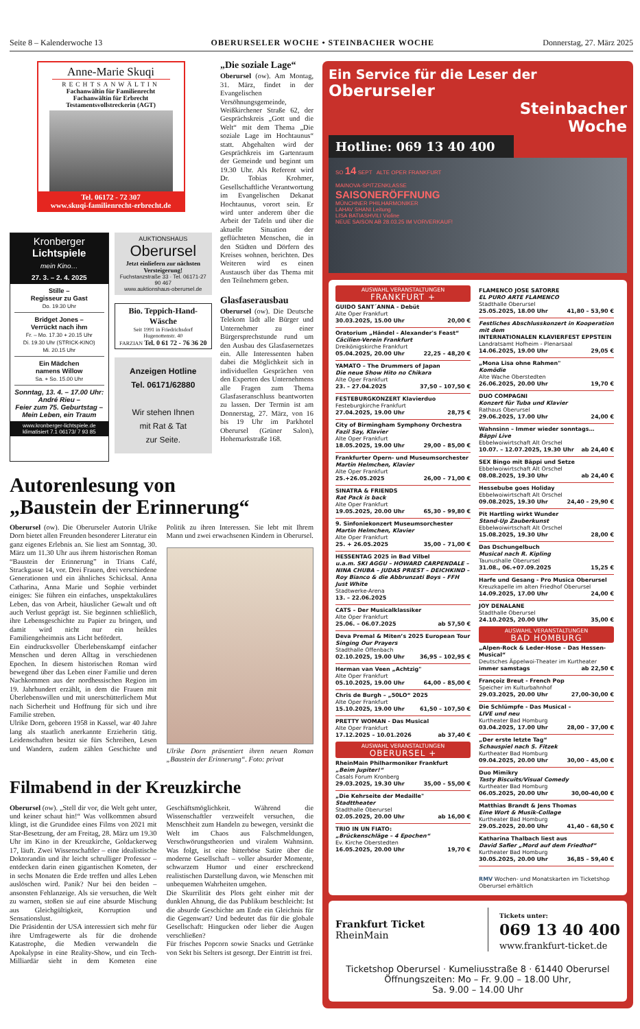Seite 8 – Kalenderwoche 13 OBERURSELER WOCHE • STEINBACHER WOCHE Donnerstag, 27. März 2025
Anne-Marie Skuqi
RECHTSANWÄLTIN
Fachanwältin für Familienrecht
Fachanwältin für Erbrecht
Testamentsvollstreckerin (AGT)
Tel. 06172 - 72 307
www.skuqi-familienrecht-erbrecht.de
Kronberger
Lichtspiele
mein Kino…
27. 3. – 2. 4. 2025
Stille –
Regisseur zu Gast
Do. 19.30 Uhr
Bridget Jones –
Verrückt nach ihm
Fr. – Mo. 17.30 + 20.15 Uhr
Di. 19.30 Uhr (STRICK-KINO)
Mi. 20.15 Uhr
Ein Mädchen
namens Willow
Sa. + So. 15.00 Uhr
Sonntag, 13. 4. – 17.00 Uhr:
André Rieu –
Feier zum 75. Geburtstag –
Mein Leben, ein Traum
www.kronberger-lichtspiele.de
klimatisiert 7.1 06173/ 7 93 85
AUKTIONSHAUS
Oberursel
Jetzt einliefern zur nächsten Versteigerung!
Fuchstanzstraße 33 · Tel. 06171-27 90 467
www.auktionshaus-oberursel.de
Bio. Teppich-Hand-Wäsche
Seit 1991 in Friedrichsdorf
Hugenottenstr. 40
FARZIAN Tel. 0 61 72 - 76 36 20
Anzeigen Hotline
Tel. 06171/62880
Wir stehen Ihnen
mit Rat & Tat
zur Seite.
„Die soziale Lage“
Oberursel (ow). Am Montag, 31. März, findet in der Evangelischen Versöhnungsgemeinde, Weißkirchener Straße 62, der Gesprächskreis „Gott und die Welt“ mit dem Thema „Die soziale Lage im Hochtaunus“ statt. Abgehalten wird der Gesprächkreis im Gartenraum der Gemeinde und beginnt um 19.30 Uhr. Als Referent wird Dr. Tobias Krohmer, Gesellschaftliche Verantwortung im Evangelischen Dekanat Hochtaunus, vorort sein. Er wird unter anderem über die Arbeit der Tafeln und über die aktuelle Situation der geflüchteten Menschen, die in den Städten und Dörfern des Kreises wohnen, berichten. Des Weiteren wird es einen Austausch über das Thema mit den Teilnehmern geben.
Glasfaserausbau
Oberursel (ow). Die Deutsche Telekom lädt alle Bürger und Unternehmer zu einer Bürgersprechstunde rund um den Ausbau des Glasfasernetzes ein. Alle Interessenten haben dabei die Möglichkeit sich in individuellen Gesprächen von den Experten des Unternehmens alle Fragen zum Thema Glasfaseranschluss beantworten zu lassen. Der Termin ist am Donnerstag, 27. März, von 16 bis 19 Uhr im Parkhotel Oberursel (Grüner Salon), Hohemarkstraße 168.
Autorenlesung von
„Baustein der Erinnerung“
Oberursel (ow). Die Oberurseler Autorin Ulrike Dorn bietet allen Freunden besonderer Literatur ein ganz eigenes Erlebnis an. Sie liest am Sonntag, 30. März um 11.30 Uhr aus ihrem historischen Roman “Baustein der Erinnerung” in Trians Café, Strackgasse 14, vor. Drei Frauen, drei verschiedene Generationen und ein ähnliches Schicksal. Anna Catharina, Anna Marie und Sophie verbindet einiges: Sie führen ein einfaches, unspektakuläres Leben, das von Arbeit, häuslicher Gewalt und oft auch Verlust geprägt ist. Sie beginnen schließlich, ihre Lebensgeschichte zu Papier zu bringen, und damit wird nicht nur ein heikles Familiengeheimnis ans Licht befördert.
Ein eindrucksvoller Überlebenskampf einfacher Menschen und deren Alltag in verschiedenen Epochen. In diesem historischen Roman wird bewegend über das Leben einer Familie und deren Nachkommen aus der nordhessischen Region im 19. Jahrhundert erzählt, in dem die Frauen mit Überlebenswillen und mit unerschütterlichem Mut nach Sicherheit und Hoffnung für sich und ihre Familie streben.
Ulrike Dorn, geboren 1958 in Kassel, war 40 Jahre lang als staatlich anerkannte Erzieherin tätig. Leidenschaften besitzt sie fürs Schreiben, Lesen und Wandern, zudem zählen Geschichte und Politik zu ihren Interessen. Sie lebt mit Ihrem Mann und zwei erwachsenen Kindern in Oberursel.
Ulrike Dorn präsentiert ihren neuen Roman „Baustein der Erinnerung“. Foto: privat
Filmabend in der Kreuzkirche
Oberursel (ow). „Stell dir vor, die Welt geht unter, und keiner schaut hin!“ Was vollkommen absurd klingt, ist die Grundidee eines Films von 2021 mit Star-Besetzung, der am Freitag, 28. März um 19.30 Uhr im Kino in der Kreuzkirche, Goldackerweg 17, läuft. Zwei Wissenschaftler – eine idealistische Doktorandin und ihr leicht schrulliger Professor – entdecken darin einen gigantischen Kometen, der in sechs Monaten die Erde treffen und alles Leben auslöschen wird. Panik? Nur bei den beiden – ansonsten Fehlanzeige. Als sie versuchen, die Welt zu warnen, stoßen sie auf eine absurde Mischung aus Gleichgültigkeit, Korruption und Sensationslust.
Die Präsidentin der USA interessiert sich mehr für ihre Umfragewerte als für die drohende Katastrophe, die Medien verwandeln die Apokalypse in eine Reality-Show, und ein Tech-Milliardär sieht in dem Kometen eine Geschäftsmöglichkeit. Während die Wissenschaftler verzweifelt versuchen, die Menschheit zum Handeln zu bewegen, versinkt die Welt im Chaos aus Falschmeldungen, Verschwörungstheorien und viralem Wahnsinn. Was folgt, ist eine bitterböse Satire über die moderne Gesellschaft – voller absurder Momente, schwarzem Humor und einer erschreckend realistischen Darstellung davon, wie Menschen mit unbequemen Wahrheiten umgehen.
Die Skurrilität des Plots geht einher mit der dunklen Ahnung, die das Publikum beschleicht: Ist die absurde Geschichte am Ende ein Gleichnis für die Gegenwart? Und bedeutet das für die globale Gesellschaft: Hingucken oder lieber die Augen verschließen?
Für frisches Popcorn sowie Snacks und Getränke von Sekt bis Selters ist gesorgt. Der Eintritt ist frei.
Ein Service für die Leser der Oberurseler
Steinbacher
Woche
Hotline: 069 13 40 400
SO 14 SEPT ALTE OPER FRANKFURT
MAINOVA-SPITZENKLASSE
SAISONERÖFFNUNG
MÜNCHNER PHILHARMONIKER
LAHAV SHANI Leitung
LISA BATIASHVILI Violine
NEUE SAISON AB 28.03.25 IM VORVERKAUF!
AUSWAHL VERANSTALTUNGEN
FRANKFURT +
GUIDO SANT´ANNA - Debüt
Alte Oper Frankfurt
30.03.2025, 15.00 Uhr 20,00 €
Oratorium „Händel - Alexander's Feast“Cäcilien-Verein Frankfurt
Dreikönigskirche Frankfurt
05.04.2025, 20.00 Uhr 22,25 – 48,20 €
YAMATO – The Drummers of Japan
Die neue Show Hito no Chikara
Alte Oper Frankfurt
23. – 27.04.2025 37,50 – 107,50 €
FESTEBURGKONZERT Klavierduo
Festeburgkirche Frankfurt
27.04.2025, 19.00 Uhr 28,75 €
City of Birmingham Symphony Orchestra
Fazil Say, Klavier
Alte Oper Frankfurt
18.05.2025, 19.00 Uhr 29,00 – 85,00 €
Frankfurter Opern- und Museumsorchester
Martin Helmchen, Klavier
Alte Oper Frankfurt
25.+26.05.2025 26,00 – 71,00 €
SINATRA & FRIENDS
Rat Pack is back
Alte Oper Frankfurt
19.05.2025, 20.00 Uhr 65,30 – 99,80 €
9. Sinfoniekonzert Museumsorchester
Martin Helmchen, Klavier
Alte Oper Frankfurt
25. + 26.05.2025 35,00 – 71,00 €
HESSENTAG 2025 in Bad Vilbel
u.a.m. SKI AGGU – HOWARD CARPENDALE – NINA CHUBA – JUDAS PRIEST – DEICHKIND – Roy Bianco & die Abbrunzati Boys – FFH Just White
Stadtwerke-Arena
13. – 22.06.2025
CATS – Der Musicalklassiker
Alte Oper Frankfurt
25.06. – 06.07.2025 ab 57,50 €
Deva Premal & Miten’s 2025 European Tour
Singing Our Prayers
Stadthalle Offenbach
02.10.2025, 19.00 Uhr 36,95 – 102,95 €
Herman van Veen „Achtzig"
Alte Oper Frankfurt
05.10.2025, 19.00 Uhr 64,00 – 85,00 €
Chris de Burgh – „50LO“ 2025
Alte Oper Frankfurt
15.10.2025, 19.00 Uhr 61,50 – 107,50 €
PRETTY WOMAN - Das Musical
Alte Oper Frankfurt
17.12.2025 – 10.01.2026 ab 37,40 €
AUSWAHL VERANSTALTUNGEN
OBERURSEL +
RheinMain Philharmoniker Frankfurt
„Beim Jupiter!“Casals Forum Kronberg
29.03.2025, 19.30 Uhr 35,00 – 55,00 €
„Die Kehrseite der Medaille"
Stadttheater
Stadthalle Oberursel
02.05.2025, 20.00 Uhr ab 16,00 €
TRIO IN UN FIATO:
„Brückenschläge – 4 Epochen“Ev. Kirche Oberstedten
16.05.2025, 20.00 Uhr 19,70 €
FLAMENCO JOSE SATORRE
EL PURO ARTE FLAMENCO
Stadthalle Oberursel
25.05.2025, 18.00 Uhr 41,80 – 53,90 €
Festliches Abschlusskonzert in Kooperation mit dem
INTERNATIONALEN KLAVIERFEST EPPSTEIN
Landratsamt Hofheim - Plenarsaal
14.06.2025, 19.00 Uhr 29,05 €
„Mona Lisa ohne Rahmen"
Komödie
Alte Wache Oberstedten
26.06.2025, 20.00 Uhr 19,70 €
DUO COMPAGNI
Konzert für Tuba und Klavier
Rathaus Oberursel
29.06.2025, 17.00 Uhr 24,00 €
Wahnsinn – Immer wieder sonntags…
Bäppi Live
Ebbelwoiwirtschaft Alt Orschel
10.07. – 12.07.2025, 19.30 Uhr ab 24,40 €
SEX Bingo mit Bäppi und Setze
Ebbelwoiwirtschaft Alt Orschel
08.08.2025, 19.30 Uhr ab 24,40 €
Hessebube goes Holiday
Ebbelwoiwirtschaft Alt Orschel
09.08.2025, 19.30 Uhr 24,40 – 29,90 €
Pit Hartling wirkt Wunder
Stand-Up Zauberkunst
Ebbelwoiwirtschaft Alt Orschel
15.08.2025, 19.30 Uhr 28,00 €
Das Dschungelbuch
Musical nach R. Kipling
Taunushalle Oberursel
31.08., 06.+07.09.2025 15,25 €
Harfe und Gesang - Pro Musica Oberursel
Kreuzkapelle im alten Friedhof Oberursel
14.09.2025, 17.00 Uhr 24,00 €
JOY DENALANE
Stadthalle Oberursel
24.10.2025, 20.00 Uhr 35,00 €
AUSWAHL VERANSTALTUNGEN
BAD HOMBURG
„Alpen-Rock & Leder-Hose – Das Hessen-Musical“Deutsches Äppelwoi-Theater im Kurtheater
immer samstags ab 22,50 €
Françoiz Breut - French Pop
Speicher im Kulturbahnhof
29.03.2025, 20.00 Uhr 27,00-30,00 €
Die Schlümpfe - Das Musical –
LIVE und neu
Kurtheater Bad Homburg
03.04.2025, 17.00 Uhr 28,00 – 37,00 €
„Der erste letzte Tag“Schauspiel nach S. Fitzek
Kurtheater Bad Homburg
09.04.2025, 20.00 Uhr 30,00 – 45,00 €
Duo Mimikry
Tasty Biscuits/Visual Comedy
Kurtheater Bad Homburg
06.05.2025, 20.00 Uhr 30,00-40,00 €
Matthias Brandt & Jens Thomas
Eine Wort & Musik-Collage
Kurtheater Bad Homburg
29.05.2025, 20.00 Uhr 41,40 – 68,50 €
Katharina Thalbach liest aus
David Safier „Mord auf dem Friedhof“Kurtheater Bad Homburg
30.05.2025, 20.00 Uhr 36,85 – 59,40 €
RMV Wochen- und Monatskarten im Ticketshop Oberursel erhältlich
Frankfurt Ticket
RheinMain
Tickets unter:
069 13 40 400
www.frankfurt-ticket.de
Ticketshop Oberursel · Kumeliusstraße 8 · 61440 Oberursel
Öffnungszeiten: Mo – Fr. 9.00 – 18.00 Uhr,
Sa. 9.00 – 14.00 Uhr